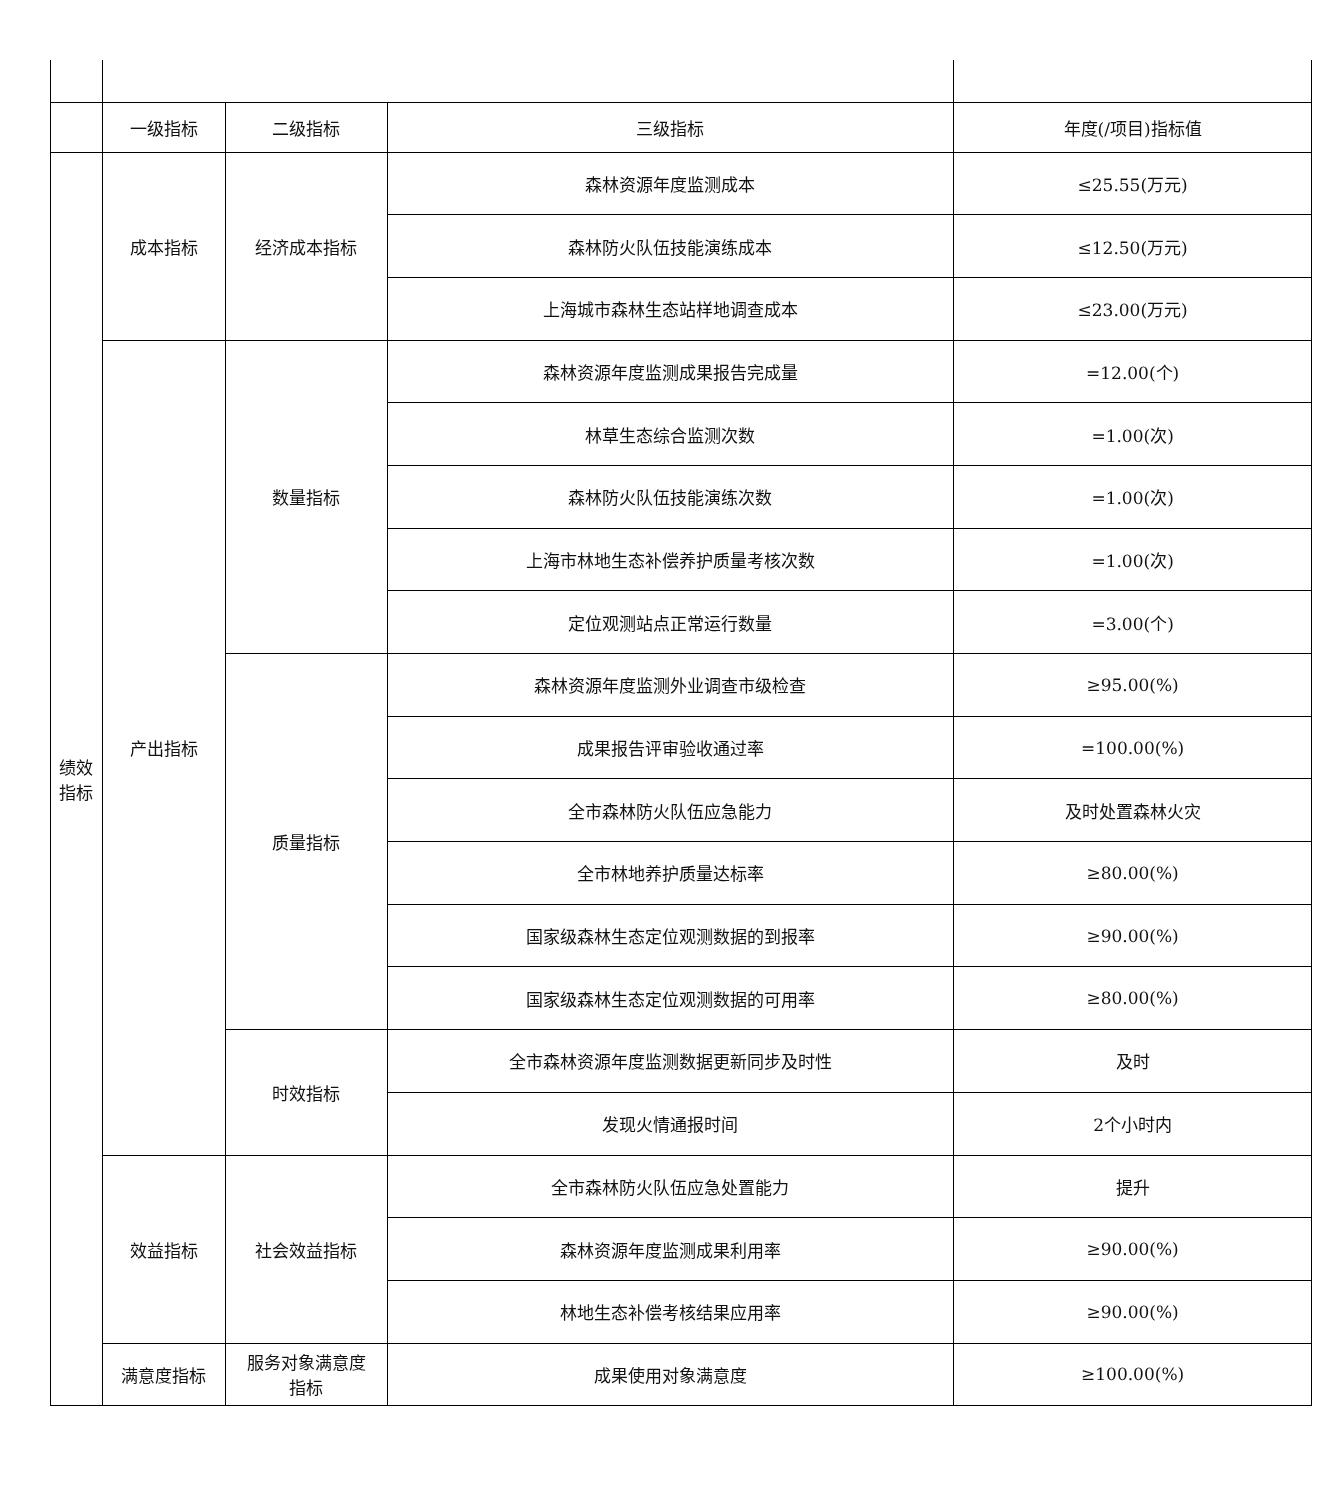| | 一级指标 | 二级指标 | 三级指标 | 年度(/项目)指标值 |
| --- | --- | --- | --- | --- |
| 绩效 指标 | 成本指标 | 经济成本指标 | 森林资源年度监测成本 | ≤25.55(万元) |
| | | | 森林防火队伍技能演练成本 | ≤12.50(万元) |
| | | | 上海城市森林生态站样地调查成本 | ≤23.00(万元) |
| | 产出指标 | 数量指标 | 森林资源年度监测成果报告完成量 | =12.00(个) |
| | | | 林草生态综合监测次数 | =1.00(次) |
| | | | 森林防火队伍技能演练次数 | =1.00(次) |
| | | | 上海市林地生态补偿养护质量考核次数 | =1.00(次) |
| | | | 定位观测站点正常运行数量 | =3.00(个) |
| | | 质量指标 | 森林资源年度监测外业调查市级检查 | ≥95.00(%) |
| | | | 成果报告评审验收通过率 | =100.00(%) |
| | | | 全市森林防火队伍应急能力 | 及时处置森林火灾 |
| | | | 全市林地养护质量达标率 | ≥80.00(%) |
| | | | 国家级森林生态定位观测数据的到报率 | ≥90.00(%) |
| | | | 国家级森林生态定位观测数据的可用率 | ≥80.00(%) |
| | | 时效指标 | 全市森林资源年度监测数据更新同步及时性 | 及时 |
| | | | 发现火情通报时间 | 2个小时内 |
| | 效益指标 | 社会效益指标 | 全市森林防火队伍应急处置能力 | 提升 |
| | | | 森林资源年度监测成果利用率 | ≥90.00(%) |
| | | | 林地生态补偿考核结果应用率 | ≥90.00(%) |
| | 满意度指标 | 服务对象满意度 指标 | 成果使用对象满意度 | ≥100.00(%) |